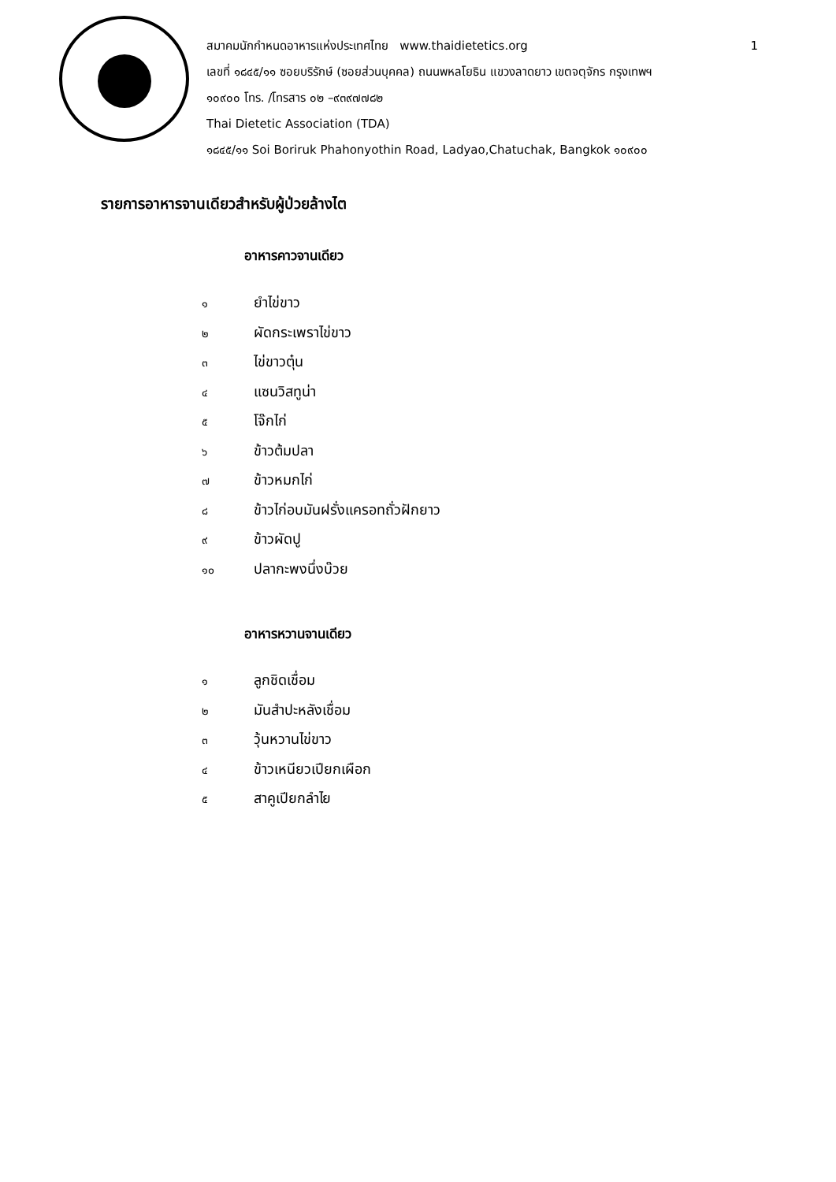สมาคมนักกำหนดอาหารแห่งประเทศไทย www.thaidietetics.org 1
เลขที่ ๑๘๔๕/๑๑ ซอยบริรักษ์ (ซอยส่วนบุคคล) ถนนพหลโยธิน แขวงลาดยาว เขตจตุจักร กรุงเทพฯ
๑๐๙๐๐ โทร. /โทรสาร ๐๒ –๙๓๙๗๗๘๒
Thai Dietetic Association (TDA)
๑๘๔๕/๑๑ Soi Boriruk Phahonyothin Road, Ladyao,Chatuchak, Bangkok ๑๐๙๐๐
รายการอาหารจานเดียวสำหรับผู้ป่วยล้างไต
อาหารคาวจานเดียว
๑ ยำไข่ขาว
๒ ผัดกระเพราไข่ขาว
๓ ไข่ขาวตุ๋น
๔ แซนวิสทูน่า
๕ โจ๊กไก่
๖ ข้าวต้มปลา
๗ ข้าวหมกไก่
๘ ข้าวไก่อบมันฝรั่งแครอทถั่วฝักยาว
๙ ข้าวผัดปู
๑๐ ปลากะพงนึ่งบ๊วย
อาหารหวานจานเดียว
๑ ลูกชิดเชื่อม
๒ มันสำปะหลังเชื่อม
๓ วุ้นหวานไข่ขาว
๔ ข้าวเหนียวเปียกเผือก
๕ สาคูเปียกลำไย